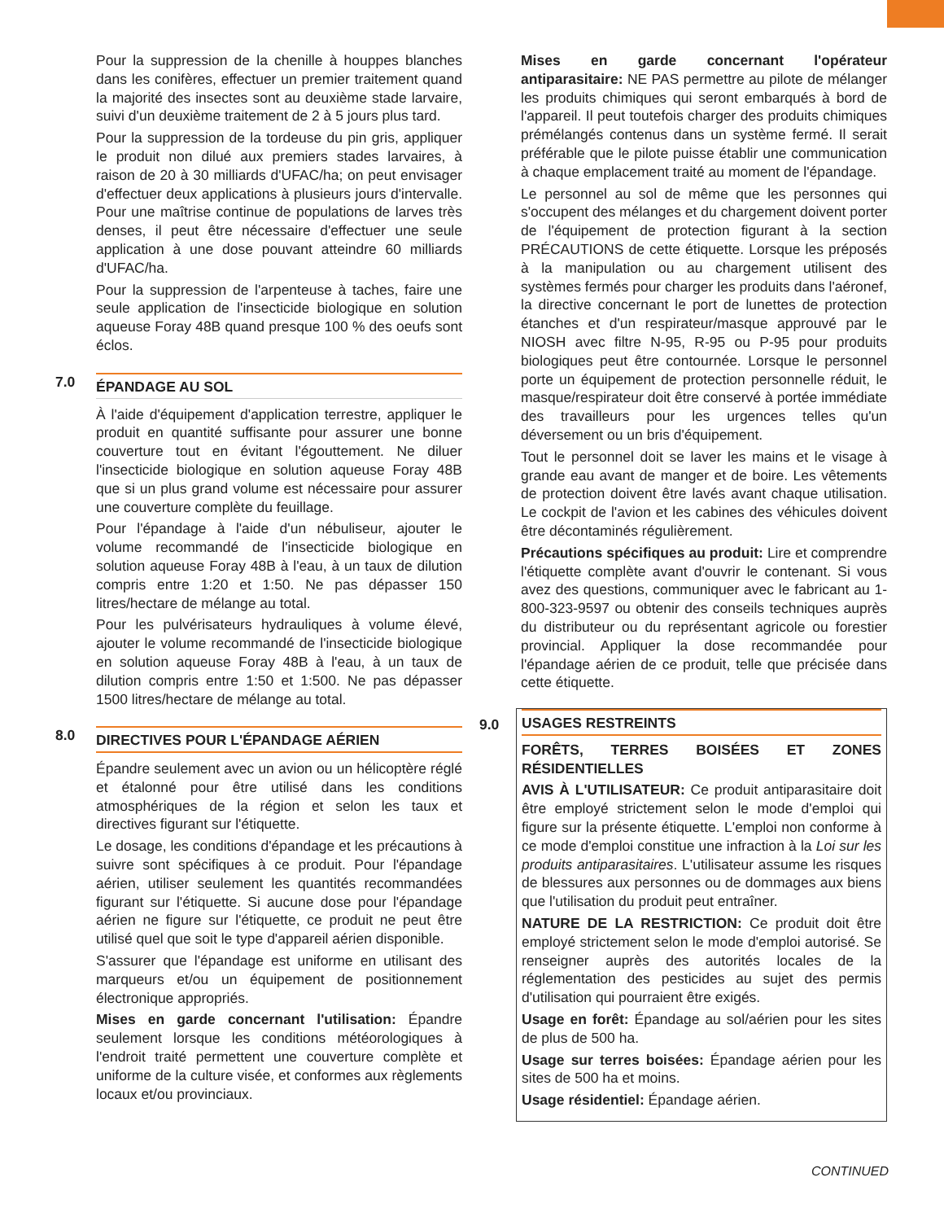Pour la suppression de la chenille à houppes blanches dans les conifères, effectuer un premier traitement quand la majorité des insectes sont au deuxième stade larvaire, suivi d'un deuxième traitement de 2 à 5 jours plus tard.
Pour la suppression de la tordeuse du pin gris, appliquer le produit non dilué aux premiers stades larvaires, à raison de 20 à 30 milliards d'UFAC/ha; on peut envisager d'effectuer deux applications à plusieurs jours d'intervalle. Pour une maîtrise continue de populations de larves très denses, il peut être nécessaire d'effectuer une seule application à une dose pouvant atteindre 60 milliards d'UFAC/ha.
Pour la suppression de l'arpenteuse à taches, faire une seule application de l'insecticide biologique en solution aqueuse Foray 48B quand presque 100 % des oeufs sont éclos.
7.0
ÉPANDAGE AU SOL
À l'aide d'équipement d'application terrestre, appliquer le produit en quantité suffisante pour assurer une bonne couverture tout en évitant l'égouttement. Ne diluer l'insecticide biologique en solution aqueuse Foray 48B que si un plus grand volume est nécessaire pour assurer une couverture complète du feuillage.
Pour l'épandage à l'aide d'un nébuliseur, ajouter le volume recommandé de l'insecticide biologique en solution aqueuse Foray 48B à l'eau, à un taux de dilution compris entre 1:20 et 1:50. Ne pas dépasser 150 litres/hectare de mélange au total.
Pour les pulvérisateurs hydrauliques à volume élevé, ajouter le volume recommandé de l'insecticide biologique en solution aqueuse Foray 48B à l'eau, à un taux de dilution compris entre 1:50 et 1:500. Ne pas dépasser 1500 litres/hectare de mélange au total.
8.0
DIRECTIVES POUR L'ÉPANDAGE AÉRIEN
Épandre seulement avec un avion ou un hélicoptère réglé et étalonné pour être utilisé dans les conditions atmosphériques de la région et selon les taux et directives figurant sur l'étiquette.
Le dosage, les conditions d'épandage et les précautions à suivre sont spécifiques à ce produit. Pour l'épandage aérien, utiliser seulement les quantités recommandées figurant sur l'étiquette. Si aucune dose pour l'épandage aérien ne figure sur l'étiquette, ce produit ne peut être utilisé quel que soit le type d'appareil aérien disponible.
S'assurer que l'épandage est uniforme en utilisant des marqueurs et/ou un équipement de positionnement électronique appropriés.
Mises en garde concernant l'utilisation: Épandre seulement lorsque les conditions météorologiques à l'endroit traité permettent une couverture complète et uniforme de la culture visée, et conformes aux règlements locaux et/ou provinciaux.
Mises en garde concernant l'opérateur antiparasitaire: NE PAS permettre au pilote de mélanger les produits chimiques qui seront embarqués à bord de l'appareil. Il peut toutefois charger des produits chimiques prémélangés contenus dans un système fermé. Il serait préférable que le pilote puisse établir une communication à chaque emplacement traité au moment de l'épandage.
Le personnel au sol de même que les personnes qui s'occupent des mélanges et du chargement doivent porter de l'équipement de protection figurant à la section PRÉCAUTIONS de cette étiquette. Lorsque les préposés à la manipulation ou au chargement utilisent des systèmes fermés pour charger les produits dans l'aéronef, la directive concernant le port de lunettes de protection étanches et d'un respirateur/masque approuvé par le NIOSH avec filtre N-95, R-95 ou P-95 pour produits biologiques peut être contournée. Lorsque le personnel porte un équipement de protection personnelle réduit, le masque/respirateur doit être conservé à portée immédiate des travailleurs pour les urgences telles qu'un déversement ou un bris d'équipement.
Tout le personnel doit se laver les mains et le visage à grande eau avant de manger et de boire. Les vêtements de protection doivent être lavés avant chaque utilisation. Le cockpit de l'avion et les cabines des véhicules doivent être décontaminés régulièrement.
Précautions spécifiques au produit: Lire et comprendre l'étiquette complète avant d'ouvrir le contenant. Si vous avez des questions, communiquer avec le fabricant au 1-800-323-9597 ou obtenir des conseils techniques auprès du distributeur ou du représentant agricole ou forestier provincial. Appliquer la dose recommandée pour l'épandage aérien de ce produit, telle que précisée dans cette étiquette.
9.0
USAGES RESTREINTS
FORÊTS, TERRES BOISÉES ET ZONES RÉSIDENTIELLES
AVIS À L'UTILISATEUR: Ce produit antiparasitaire doit être employé strictement selon le mode d'emploi qui figure sur la présente étiquette. L'emploi non conforme à ce mode d'emploi constitue une infraction à la Loi sur les produits antiparasitaires. L'utilisateur assume les risques de blessures aux personnes ou de dommages aux biens que l'utilisation du produit peut entraîner.
NATURE DE LA RESTRICTION: Ce produit doit être employé strictement selon le mode d'emploi autorisé. Se renseigner auprès des autorités locales de la réglementation des pesticides au sujet des permis d'utilisation qui pourraient être exigés.
Usage en forêt: Épandage au sol/aérien pour les sites de plus de 500 ha.
Usage sur terres boisées: Épandage aérien pour les sites de 500 ha et moins.
Usage résidentiel: Épandage aérien.
CONTINUED